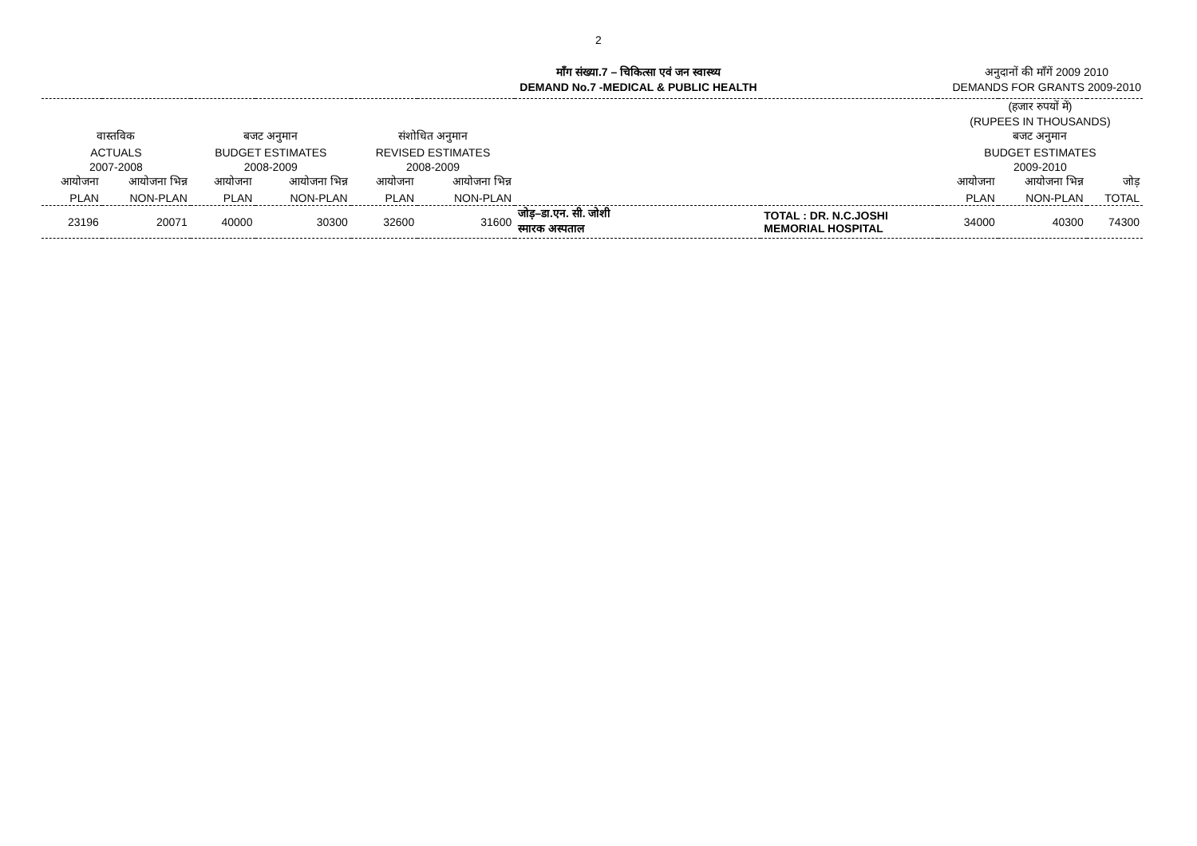2
माँग संख्या.7 – चिकित्सा एवं जन स्वास्थ्य
DEMAND No.7 -MEDICAL & PUBLIC HEALTH
अनुदानों की माँगें 2009 2010
DEMANDS FOR GRANTS 2009-2010
| | | | | | | | | (हजार रुपयों में) (RUPEES IN THOUSANDS) | | |
| वास्तविक | | बजट अनुमान | | संशोधित अनुमान | | | | बजट अनुमान | | |
| ACTUALS | | BUDGET ESTIMATES | | REVISED ESTIMATES | | | | BUDGET ESTIMATES | | |
| 2007-2008 | | 2008-2009 | | 2008-2009 | | | | 2009-2010 | | |
| आयोजना | आयोजना भिन्न | आयोजना | आयोजना भिन्न | आयोजना | आयोजना भिन्न | | | आयोजना | आयोजना भिन्न | जोड़ |
| PLAN | NON-PLAN | PLAN | NON-PLAN | PLAN | NON-PLAN | | | PLAN | NON-PLAN | TOTAL |
| 23196 | 20071 | 40000 | 30300 | 32600 | 31600 | जोड़–डा.एन. सी. जोशी स्मारक अस्पताल | TOTAL : DR. N.C.JOSHI MEMORIAL HOSPITAL | 34000 | 40300 | 74300 |